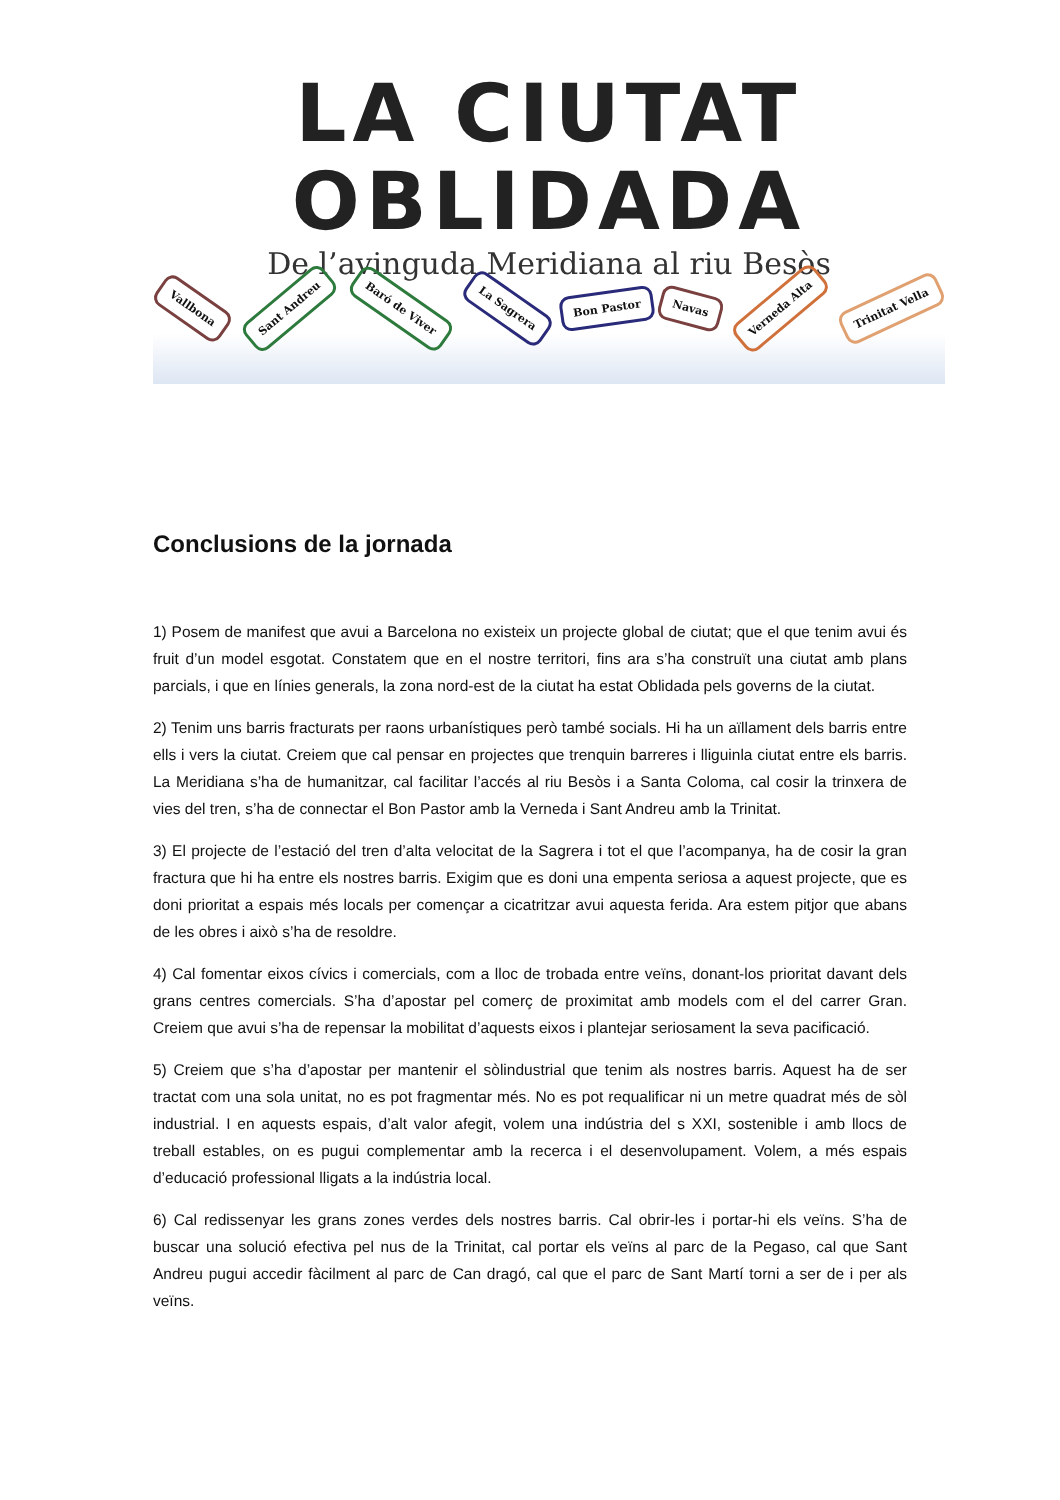LA CIUTAT
OBLIDADA
De l’avinguda Meridiana al riu Besòs
Vallbona Sant Andreu Baró de Viver La Sagrera Bon Pastor Navas Verneda Alta Trinitat Vella
Conclusions de la jornada
1) Posem de manifest que avui a Barcelona no existeix un projecte global de ciutat; que el que tenim avui és fruit d’un model esgotat. Constatem que en el nostre territori, fins ara s’ha construït una ciutat amb plans parcials, i que en línies generals, la zona nord-est de la ciutat ha estat Oblidada pels governs de la ciutat.
2) Tenim uns barris fracturats per raons urbanístiques però també socials. Hi ha un aïllament dels barris entre ells i vers la ciutat. Creiem que cal pensar en projectes que trenquin barreres i lliguinla ciutat entre els barris. La Meridiana s’ha de humanitzar, cal facilitar l’accés al riu Besòs i a Santa Coloma, cal cosir la trinxera de vies del tren, s’ha de connectar el Bon Pastor amb la Verneda i Sant Andreu amb la Trinitat.
3) El projecte de l’estació del tren d’alta velocitat de la Sagrera i tot el que l’acompanya, ha de cosir la gran fractura que hi ha entre els nostres barris. Exigim que es doni una empenta seriosa a aquest projecte, que es doni prioritat a espais més locals per començar a cicatritzar avui aquesta ferida. Ara estem pitjor que abans de les obres i això s’ha de resoldre.
4) Cal fomentar eixos cívics i comercials, com a lloc de trobada entre veïns, donant-los prioritat davant dels grans centres comercials. S’ha d’apostar pel comerç de proximitat amb models com el del carrer Gran. Creiem que avui s’ha de repensar la mobilitat d’aquests eixos i plantejar seriosament la seva pacificació.
5) Creiem que s’ha d’apostar per mantenir el sòlindustrial que tenim als nostres barris. Aquest ha de ser tractat com una sola unitat, no es pot fragmentar més. No es pot requalificar ni un metre quadrat més de sòl industrial. I en aquests espais, d’alt valor afegit, volem una indústria del s XXI, sostenible i amb llocs de treball estables, on es pugui complementar amb la recerca i el desenvolupament. Volem, a més espais d’educació professional lligats a la indústria local.
6) Cal redissenyar les grans zones verdes dels nostres barris. Cal obrir-les i portar-hi els veïns. S’ha de buscar una solució efectiva pel nus de la Trinitat, cal portar els veïns al parc de la Pegaso, cal que Sant Andreu pugui accedir fàcilment al parc de Can dragó, cal que el parc de Sant Martí torni a ser de i per als veïns.